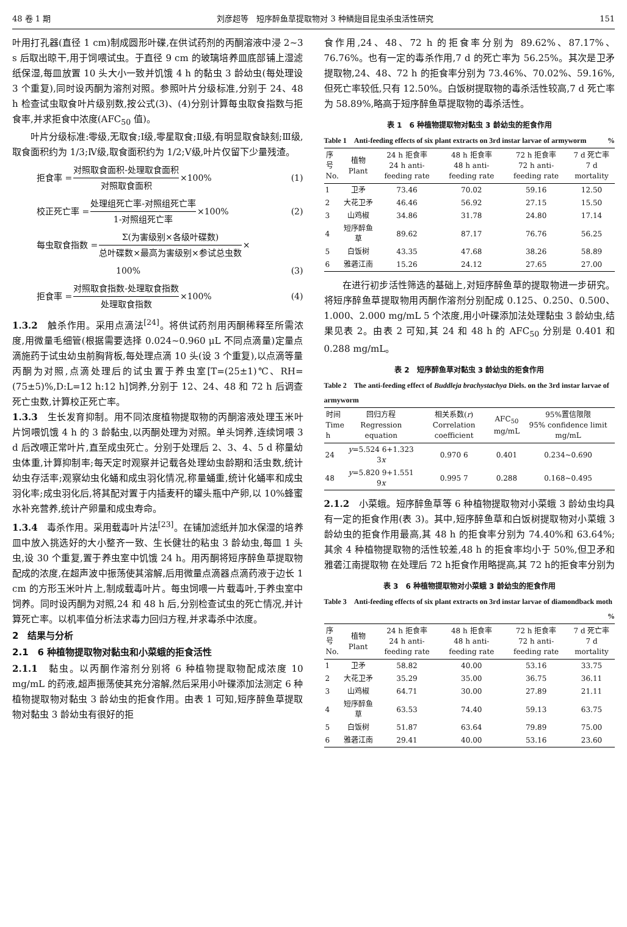48 卷 1 期 刘彦超等　短序醉鱼草提取物对 3 种鳞翅目昆虫杀虫活性研究 151
叶用打孔器(直径 1 cm)制成圆形叶碟,在供试药剂的丙酮溶液中浸 2~3 s 后取出晾干,用于饲喂试虫。于直径 9 cm 的玻璃培养皿底部铺上湿滤纸保湿,每皿放置 10 头大小一致并饥饿 4 h 的黏虫 3 龄幼虫(每处理设 3 个重复),同时设丙酮为溶剂对照。参照叶片分级标准,分别于 24、48 h 检查试虫取食叶片级别数,按公式(3)、(4)分别计算每虫取食指数与拒食率,并求拒食中浓度(AFC<sub>50</sub> 值)。
叶片分级标准:零级,无取食;Ⅰ级,零星取食;Ⅱ级,有明显取食缺刻;Ⅲ级,取食面积约为 1/3;Ⅳ级,取食面积约为 1/2;Ⅴ级,叶片仅留下少量残渣。
拒食率 = 对照取食面积-处理取食面积 对照取食面积 ×100% (1)
校正死亡率 = 处理组死亡率-对照组死亡率 1-对照组死亡率 ×100% (2)
每虫取食指数 = Σ(为害级别×各级叶碟数) 总叶碟数×最高为害级别×参试总虫数 ×
100% (3)
拒食率 = 对照取食指数-处理取食指数 处理取食指数 ×100% (4)
1.3.2　触杀作用。采用点滴法<sup>[24]</sup>。将供试药剂用丙酮稀释至所需浓度,用微量毛细管(根据需要选择 0.024~0.960 μL 不同点滴量)定量点滴施药于试虫幼虫前胸背板,每处理点滴 10 头(设 3 个重复),以点滴等量丙酮为对照,点滴处理后的试虫置于养虫室[T=(25±1)℃、RH=(75±5)%,D:L=12 h:12 h]饲养,分别于 12、24、48 和 72 h 后调查死亡虫数,计算校正死亡率。
1.3.3　生长发育抑制。用不同浓度植物提取物的丙酮溶液处理玉米叶片饲喂饥饿 4 h 的 3 龄黏虫,以丙酮处理为对照。单头饲养,连续饲喂 3 d 后改喂正常叶片,直至成虫死亡。分别于处理后 2、3、4、5 d 称量幼虫体重,计算抑制率;每天定时观察并记载各处理幼虫龄期和活虫数,统计幼虫存活率;观察幼虫化蛹和成虫羽化情况,称量蛹重,统计化蛹率和成虫羽化率;成虫羽化后,将其配对置于内插麦秆的罐头瓶中产卵,以 10%蜂蜜水补充营养,统计产卵量和成虫寿命。
1.3.4　毒杀作用。采用载毒叶片法<sup>[23]</sup>。在铺加滤纸并加水保湿的培养皿中放入挑选好的大小整齐一致、生长健壮的粘虫 3 龄幼虫,每皿 1 头虫,设 30 个重复,置于养虫室中饥饿 24 h。用丙酮将短序醉鱼草提取物配成的浓度,在超声波中振荡使其溶解,后用微量点滴器点滴药液于边长 1 cm 的方形玉米叶片上,制成载毒叶片。每虫饲喂一片载毒叶,于养虫室中饲养。同时设丙酮为对照,24 和 48 h 后,分别检查试虫的死亡情况,并计算死亡率。以机率值分析法求毒力回归方程,并求毒杀中浓度。
2　结果与分析
2.1　6 种植物提取物对黏虫和小菜蛾的拒食活性
2.1.1　黏虫。以丙酮作溶剂分别将 6 种植物提取物配成浓度 10 mg/mL 的药液,超声振荡使其充分溶解,然后采用小叶碟添加法测定 6 种植物提取物对黏虫 3 龄幼虫的拒食作用。由表 1 可知,短序醉鱼草提取物对黏虫 3 龄幼虫有很好的拒
食作用,24、48、72 h 的拒食率分别为 89.62%、87.17%、76.76%。也有一定的毒杀作用,7 d 的死亡率为 56.25%。其次是卫矛提取物,24、48、72 h 的拒食率分别为 73.46%、70.02%、59.16%,但死亡率较低,只有 12.50%。白饭树提取物的毒杀活性较高,7 d 死亡率为 58.89%,略高于短序醉鱼草提取物的毒杀活性。
表 1　6 种植物提取物对黏虫 3 龄幼虫的拒食作用
Table 1　Anti-feeding effects of six plant extracts on 3rd instar larvae of armyworm %
| 序号 No. | 植物 Plant | 24 h 拒食率 24 h anti-feeding rate | 48 h 拒食率 48 h anti-feeding rate | 72 h 拒食率 72 h anti-feeding rate | 7 d 死亡率 7 d mortality |
| --- | --- | --- | --- | --- | --- |
| 1 | 卫矛 | 73.46 | 70.02 | 59.16 | 12.50 |
| 2 | 大花卫矛 | 46.46 | 56.92 | 27.15 | 15.50 |
| 3 | 山鸡椒 | 34.86 | 31.78 | 24.80 | 17.14 |
| 4 | 短序醉鱼草 | 89.62 | 87.17 | 76.76 | 56.25 |
| 5 | 白饭树 | 43.35 | 47.68 | 38.26 | 58.89 |
| 6 | 雅砻江南 | 15.26 | 24.12 | 27.65 | 27.00 |
在进行初步活性筛选的基础上,对短序醉鱼草的提取物进一步研究。将短序醉鱼草提取物用丙酮作溶剂分别配成 0.125、0.250、0.500、1.000、2.000 mg/mL 5 个浓度,用小叶碟添加法处理黏虫 3 龄幼虫,结果见表 2。由表 2 可知,其 24 和 48 h 的 AFC<sub>50</sub> 分别是 0.401 和 0.288 mg/mL。
表 2　短序醉鱼草对黏虫 3 龄幼虫的拒食作用
Table 2　The anti-feeding effect of Buddleja brachystachya Diels. on the 3rd instar larvae of armyworm
| 时间 Time h | 回归方程 Regression equation | 相关系数( r ) Correlation coefficient | AFC<sub>50</sub> mg/mL | 95%置信限限 95% confidence limit mg/mL |
| --- | --- | --- | --- | --- |
| 24 | y =5.524 6+1.323 3 x | 0.970 6 | 0.401 | 0.234~0.690 |
| 48 | y =5.820 9+1.551 9 x | 0.995 7 | 0.288 | 0.168~0.495 |
2.1.2　小菜蛾。短序醉鱼草等 6 种植物提取物对小菜蛾 3 龄幼虫均具有一定的拒食作用(表 3)。其中,短序醉鱼草和白饭树提取物对小菜蛾 3 龄幼虫的拒食作用最高,其 48 h 的拒食率分别为 74.40%和 63.64%;其余 4 种植物提取物的活性较差,48 h 的拒食率均小于 50%,但卫矛和雅砻江南提取物 在处理后 72 h拒食作用略提高,其 72 h的拒食率分别为
表 3　6 种植物提取物对小菜蛾 3 龄幼虫的拒食作用
Table 3　Anti-feeding effects of six plant extracts on 3rd instar larvae of diamondback moth %
| 序号 No. | 植物 Plant | 24 h 拒食率 24 h anti-feeding rate | 48 h 拒食率 48 h anti-feeding rate | 72 h 拒食率 72 h anti-feeding rate | 7 d 死亡率 7 d mortality |
| --- | --- | --- | --- | --- | --- |
| 1 | 卫矛 | 58.82 | 40.00 | 53.16 | 33.75 |
| 2 | 大花卫矛 | 35.29 | 35.00 | 36.75 | 36.11 |
| 3 | 山鸡椒 | 64.71 | 30.00 | 27.89 | 21.11 |
| 4 | 短序醉鱼草 | 63.53 | 74.40 | 59.13 | 63.75 |
| 5 | 白饭树 | 51.87 | 63.64 | 79.89 | 75.00 |
| 6 | 雅砻江南 | 29.41 | 40.00 | 53.16 | 23.60 |